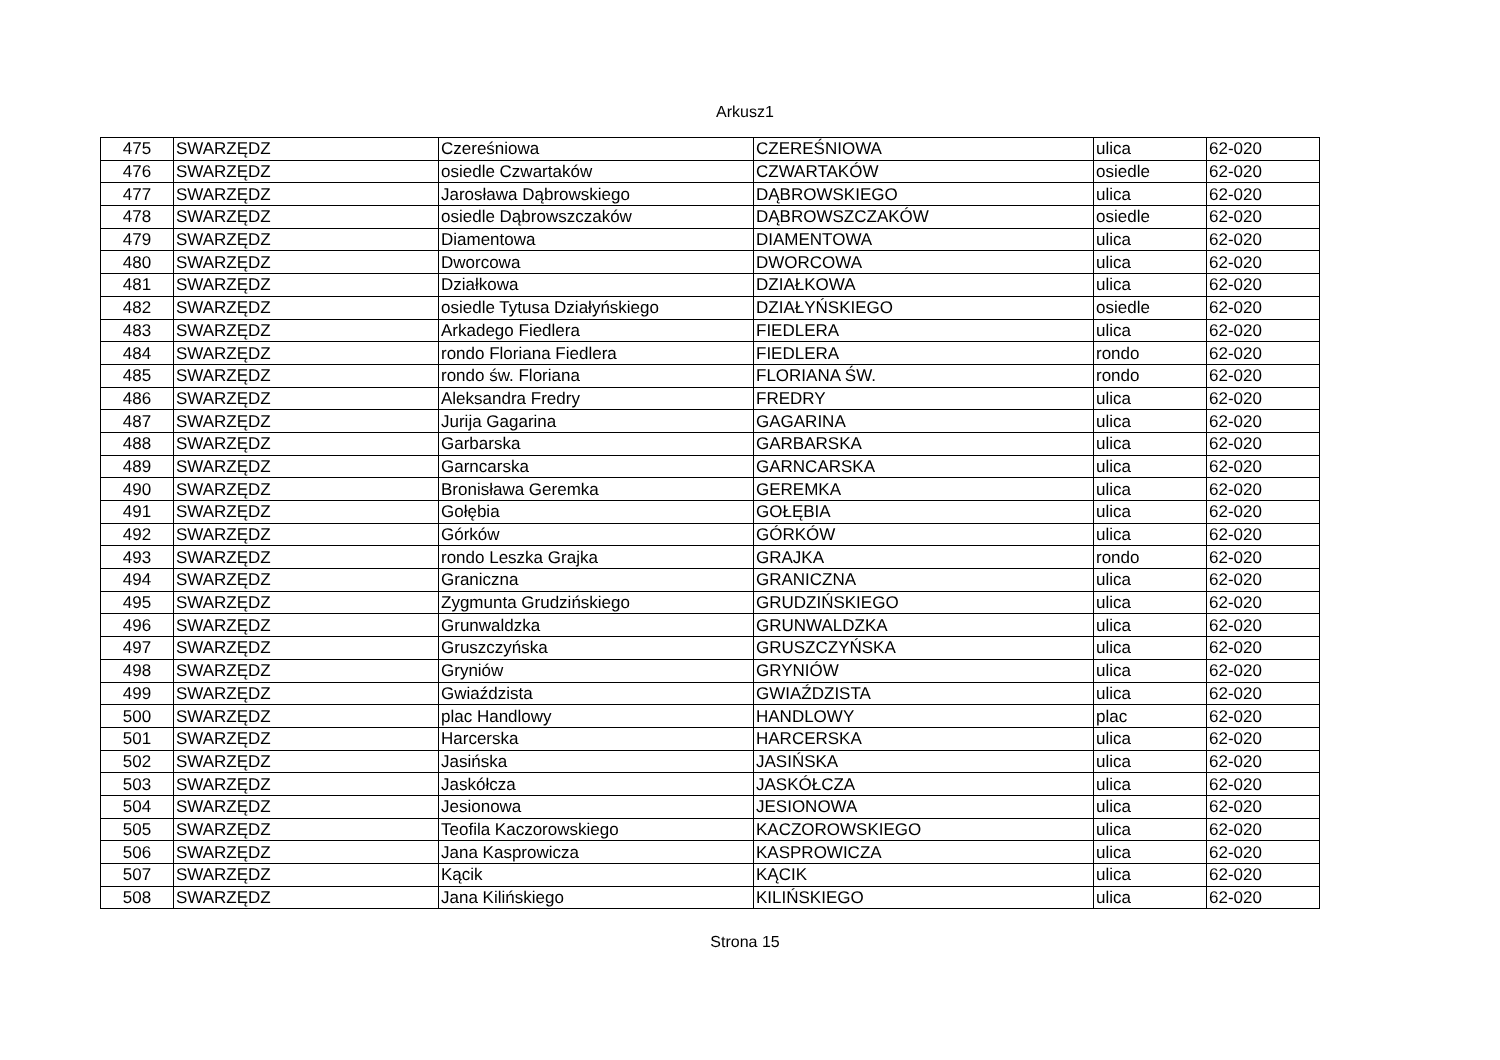Arkusz1
| 475 | SWARZĘDZ | Czereśniowa | CZEREŚNIOWA | ulica | 62-020 |
| 476 | SWARZĘDZ | osiedle Czwartaków | CZWARTAKÓW | osiedle | 62-020 |
| 477 | SWARZĘDZ | Jarosława Dąbrowskiego | DĄBROWSKIEGO | ulica | 62-020 |
| 478 | SWARZĘDZ | osiedle Dąbrowszczaków | DĄBROWSZCZAKÓW | osiedle | 62-020 |
| 479 | SWARZĘDZ | Diamentowa | DIAMENTOWA | ulica | 62-020 |
| 480 | SWARZĘDZ | Dworcowa | DWORCOWA | ulica | 62-020 |
| 481 | SWARZĘDZ | Działkowa | DZIAŁKOWA | ulica | 62-020 |
| 482 | SWARZĘDZ | osiedle Tytusa Działyńskiego | DZIAŁYŃSKIEGO | osiedle | 62-020 |
| 483 | SWARZĘDZ | Arkadego Fiedlera | FIEDLERA | ulica | 62-020 |
| 484 | SWARZĘDZ | rondo Floriana Fiedlera | FIEDLERA | rondo | 62-020 |
| 485 | SWARZĘDZ | rondo św. Floriana | FLORIANA ŚW. | rondo | 62-020 |
| 486 | SWARZĘDZ | Aleksandra Fredry | FREDRY | ulica | 62-020 |
| 487 | SWARZĘDZ | Jurija Gagarina | GAGARINA | ulica | 62-020 |
| 488 | SWARZĘDZ | Garbarska | GARBARSKA | ulica | 62-020 |
| 489 | SWARZĘDZ | Garncarska | GARNCARSKA | ulica | 62-020 |
| 490 | SWARZĘDZ | Bronisława Geremka | GEREMKA | ulica | 62-020 |
| 491 | SWARZĘDZ | Gołębia | GOŁĘBIA | ulica | 62-020 |
| 492 | SWARZĘDZ | Górków | GÓRKÓW | ulica | 62-020 |
| 493 | SWARZĘDZ | rondo Leszka Grajka | GRAJKA | rondo | 62-020 |
| 494 | SWARZĘDZ | Graniczna | GRANICZNA | ulica | 62-020 |
| 495 | SWARZĘDZ | Zygmunta Grudzińskiego | GRUDZIŃSKIEGO | ulica | 62-020 |
| 496 | SWARZĘDZ | Grunwaldzka | GRUNWALDZKA | ulica | 62-020 |
| 497 | SWARZĘDZ | Gruszczyńska | GRUSZCZYŃSKA | ulica | 62-020 |
| 498 | SWARZĘDZ | Gryniów | GRYNIÓW | ulica | 62-020 |
| 499 | SWARZĘDZ | Gwiaździsta | GWIAŹDZISTA | ulica | 62-020 |
| 500 | SWARZĘDZ | plac Handlowy | HANDLOWY | plac | 62-020 |
| 501 | SWARZĘDZ | Harcerska | HARCERSKA | ulica | 62-020 |
| 502 | SWARZĘDZ | Jasińska | JASIŃSKA | ulica | 62-020 |
| 503 | SWARZĘDZ | Jaskółcza | JASKÓŁCZA | ulica | 62-020 |
| 504 | SWARZĘDZ | Jesionowa | JESIONOWA | ulica | 62-020 |
| 505 | SWARZĘDZ | Teofila Kaczorowskiego | KACZOROWSKIEGO | ulica | 62-020 |
| 506 | SWARZĘDZ | Jana Kasprowicza | KASPROWICZA | ulica | 62-020 |
| 507 | SWARZĘDZ | Kącik | KĄCIK | ulica | 62-020 |
| 508 | SWARZĘDZ | Jana Kilińskiego | KILIŃSKIEGO | ulica | 62-020 |
Strona 15